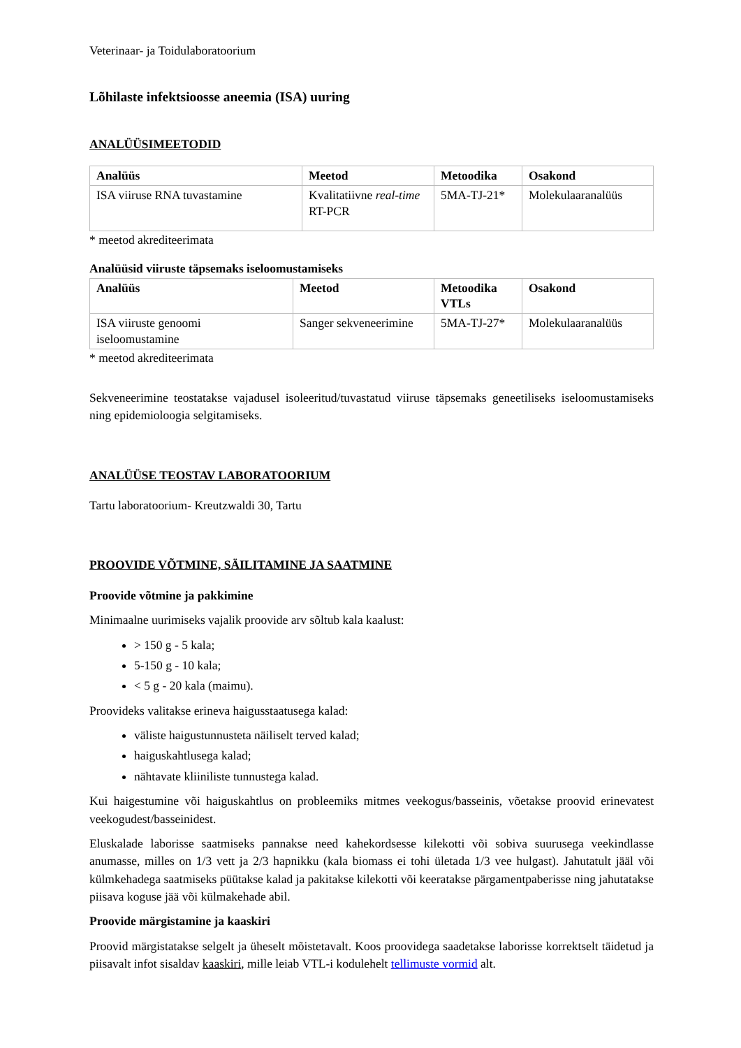Veterinaar- ja Toidulaboratoorium
Lõhilaste infektsioosse aneemia (ISA) uuring
ANALÜÜSIMEETODID
| Analüüs | Meetod | Metoodika | Osakond |
| --- | --- | --- | --- |
| ISA viiruse RNA tuvastamine | Kvalitatiivne real-time RT-PCR | 5MA-TJ-21* | Molekulaaranalüüs |
* meetod akrediteerimata
Analüüsid viiruste täpsemaks iseloomustamiseks
| Analüüs | Meetod | Metoodika VTLs | Osakond |
| --- | --- | --- | --- |
| ISA viiruste genoomi iseloomustamine | Sanger sekveneerimine | 5MA-TJ-27* | Molekulaaranalüüs |
* meetod akrediteerimata
Sekveneerimine teostatakse vajadusel isoleeritud/tuvastatud viiruse täpsemaks geneetiliseks iseloomustamiseks ning epidemioloogia selgitamiseks.
ANALÜÜSE TEOSTAV LABORATOORIUM
Tartu laboratoorium- Kreutzwaldi 30, Tartu
PROOVIDE VÕTMINE, SÄILITAMINE JA SAATMINE
Proovide võtmine ja pakkimine
Minimaalne uurimiseks vajalik proovide arv sõltub kala kaalust:
> 150 g - 5 kala;
5-150 g - 10 kala;
< 5 g - 20 kala (maimu).
Proovideks valitakse erineva haigusstaatusega kalad:
väliste haigustunnusteta näiliselt terved kalad;
haiguskahtlusega kalad;
nähtavate kliiniliste tunnustega kalad.
Kui haigestumine või haiguskahtlus on probleemiks mitmes veekogus/basseinis, võetakse proovid erinevatest veekogudest/basseinidest.
Eluskalade laborisse saatmiseks pannakse need kahekordsesse kilekotti või sobiva suurusega veekindlasse anumasse, milles on 1/3 vett ja 2/3 hapnikku (kala biomass ei tohi ületada 1/3 vee hulgast). Jahutatult jääl või külmkehadega saatmiseks püütakse kalad ja pakitakse kilekotti või keeratakse pärgamentpaberisse ning jahutatakse piisava koguse jää või külmakehade abil.
Proovide märgistamine ja kaaskiri
Proovid märgistatakse selgelt ja üheselt mõistetavalt. Koos proovidega saadetakse laborisse korrektselt täidetud ja piisavalt infot sisaldav kaaskiri, mille leiab VTL-i kodulehelt tellimuste vormid alt.